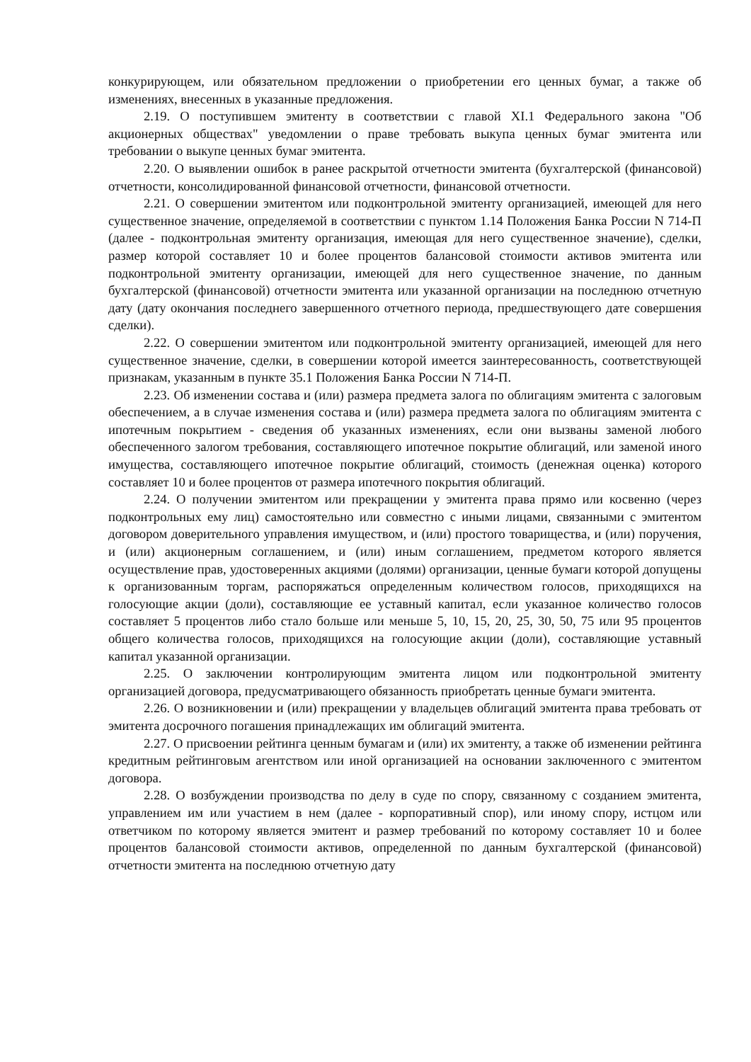конкурирующем, или обязательном предложении о приобретении его ценных бумаг, а также об изменениях, внесенных в указанные предложения.
2.19. О поступившем эмитенту в соответствии с главой XI.1 Федерального закона "Об акционерных обществах" уведомлении о праве требовать выкупа ценных бумаг эмитента или требовании о выкупе ценных бумаг эмитента.
2.20. О выявлении ошибок в ранее раскрытой отчетности эмитента (бухгалтерской (финансовой) отчетности, консолидированной финансовой отчетности, финансовой отчетности.
2.21. О совершении эмитентом или подконтрольной эмитенту организацией, имеющей для него существенное значение, определяемой в соответствии с пунктом 1.14 Положения Банка России N 714-П (далее - подконтрольная эмитенту организация, имеющая для него существенное значение), сделки, размер которой составляет 10 и более процентов балансовой стоимости активов эмитента или подконтрольной эмитенту организации, имеющей для него существенное значение, по данным бухгалтерской (финансовой) отчетности эмитента или указанной организации на последнюю отчетную дату (дату окончания последнего завершенного отчетного периода, предшествующего дате совершения сделки).
2.22. О совершении эмитентом или подконтрольной эмитенту организацией, имеющей для него существенное значение, сделки, в совершении которой имеется заинтересованность, соответствующей признакам, указанным в пункте 35.1 Положения Банка России N 714-П.
2.23. Об изменении состава и (или) размера предмета залога по облигациям эмитента с залоговым обеспечением, а в случае изменения состава и (или) размера предмета залога по облигациям эмитента с ипотечным покрытием - сведения об указанных изменениях, если они вызваны заменой любого обеспеченного залогом требования, составляющего ипотечное покрытие облигаций, или заменой иного имущества, составляющего ипотечное покрытие облигаций, стоимость (денежная оценка) которого составляет 10 и более процентов от размера ипотечного покрытия облигаций.
2.24. О получении эмитентом или прекращении у эмитента права прямо или косвенно (через подконтрольных ему лиц) самостоятельно или совместно с иными лицами, связанными с эмитентом договором доверительного управления имуществом, и (или) простого товарищества, и (или) поручения, и (или) акционерным соглашением, и (или) иным соглашением, предметом которого является осуществление прав, удостоверенных акциями (долями) организации, ценные бумаги которой допущены к организованным торгам, распоряжаться определенным количеством голосов, приходящихся на голосующие акции (доли), составляющие ее уставный капитал, если указанное количество голосов составляет 5 процентов либо стало больше или меньше 5, 10, 15, 20, 25, 30, 50, 75 или 95 процентов общего количества голосов, приходящихся на голосующие акции (доли), составляющие уставный капитал указанной организации.
2.25. О заключении контролирующим эмитента лицом или подконтрольной эмитенту организацией договора, предусматривающего обязанность приобретать ценные бумаги эмитента.
2.26. О возникновении и (или) прекращении у владельцев облигаций эмитента права требовать от эмитента досрочного погашения принадлежащих им облигаций эмитента.
2.27. О присвоении рейтинга ценным бумагам и (или) их эмитенту, а также об изменении рейтинга кредитным рейтинговым агентством или иной организацией на основании заключенного с эмитентом договора.
2.28. О возбуждении производства по делу в суде по спору, связанному с созданием эмитента, управлением им или участием в нем (далее - корпоративный спор), или иному спору, истцом или ответчиком по которому является эмитент и размер требований по которому составляет 10 и более процентов балансовой стоимости активов, определенной по данным бухгалтерской (финансовой) отчетности эмитента на последнюю отчетную дату